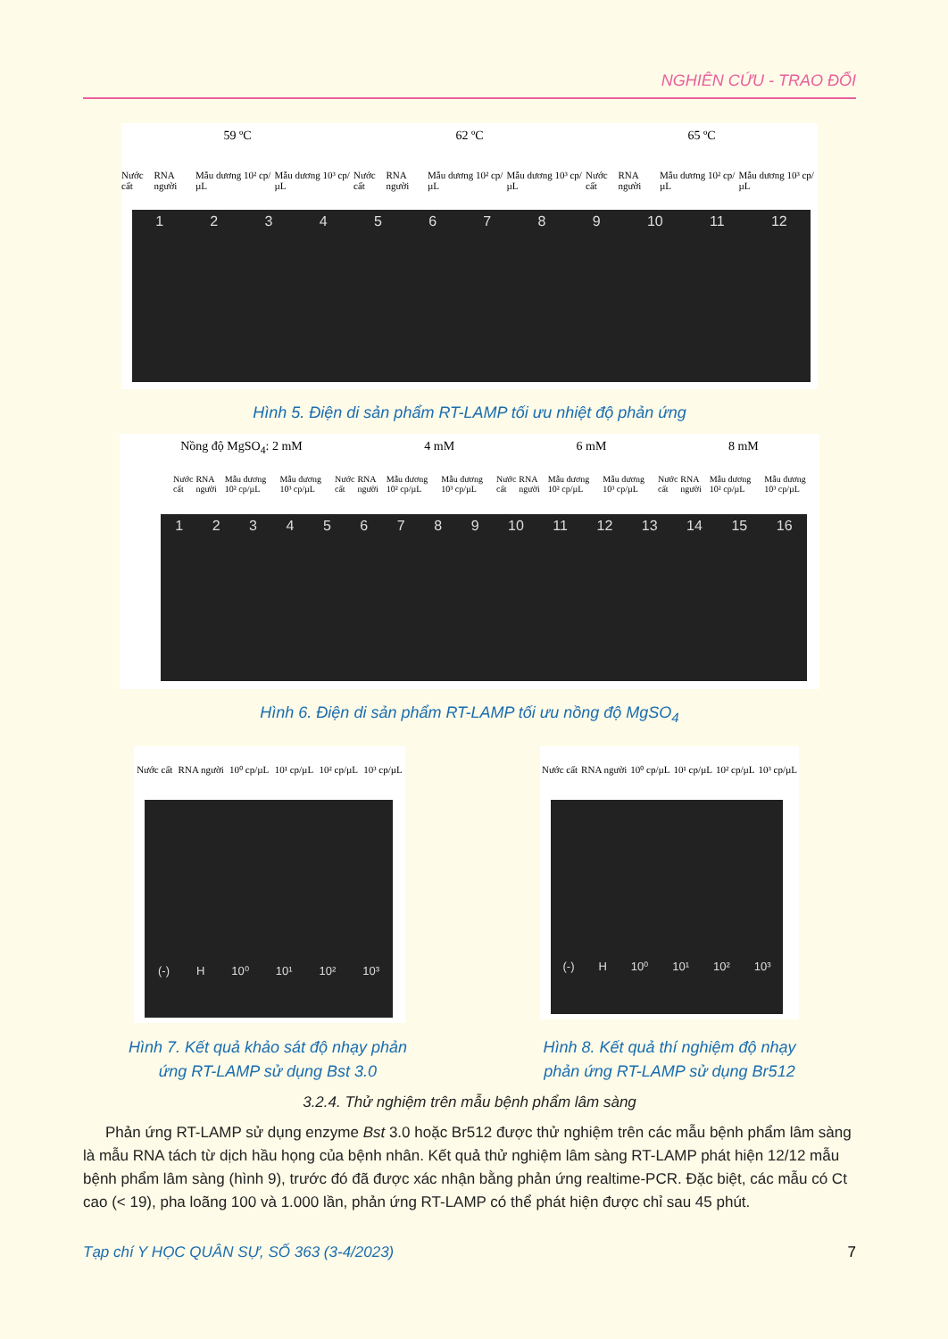NGHIÊN CỨU - TRAO ĐỔI
59 ºC 62 ºC 65 ºC
Nước cất RNA người Mẫu dương 10² cp/µL Mẫu dương 10³ cp/µL Nước cất RNA người Mẫu dương 10² cp/µL Mẫu dương 10³ cp/µL Nước cất RNA người Mẫu dương 10² cp/µL Mẫu dương 10³ cp/µL
1 2 3 4 5 6 7 8 9 10 11 12
Hình 5. Điện di sản phẩm RT-LAMP tối ưu nhiệt độ phản ứng
Nồng độ MgSO<sub>4</sub>: 2 mM 4 mM 6 mM 8 mM
Nước cất RNA người Mẫu dương 10² cp/µL Mẫu dương 10³ cp/µL Nước cất RNA người Mẫu dương 10² cp/µL Mẫu dương 10³ cp/µL Nước cất RNA người Mẫu dương 10² cp/µL Mẫu dương 10³ cp/µL Nước cất RNA người Mẫu dương 10² cp/µL Mẫu dương 10³ cp/µL
1 2 3 4 5 6 7 8 9 10 11 12 13 14 15 16
Hình 6. Điện di sản phẩm RT-LAMP tối ưu nồng độ MgSO<sub>4</sub>
Nước cất RNA người 10⁰ cp/µL 10¹ cp/µL 10² cp/µL 10³ cp/µL
(-) H 10⁰ 10¹ 10² 10³
Nước cất RNA người 10⁰ cp/µL 10¹ cp/µL 10² cp/µL 10³ cp/µL
(-) H 10⁰ 10¹ 10² 10³
Hình 7. Kết quả khảo sát độ nhạy phản ứng RT-LAMP sử dụng Bst 3.0
Hình 8. Kết quả thí nghiệm độ nhạy phản ứng RT-LAMP sử dụng Br512
3.2.4. Thử nghiệm trên mẫu bệnh phẩm lâm sàng
Phản ứng RT-LAMP sử dụng enzyme Bst 3.0 hoặc Br512 được thử nghiệm trên các mẫu bệnh phẩm lâm sàng là mẫu RNA tách từ dịch hầu họng của bệnh nhân. Kết quả thử nghiệm lâm sàng RT-LAMP phát hiện 12/12 mẫu bệnh phẩm lâm sàng (hình 9), trước đó đã được xác nhận bằng phản ứng realtime-PCR. Đặc biệt, các mẫu có Ct cao (< 19), pha loãng 100 và 1.000 lần, phản ứng RT-LAMP có thể phát hiện được chỉ sau 45 phút.
Tạp chí Y HỌC QUÂN SỰ, SỐ 363 (3-4/2023) 7